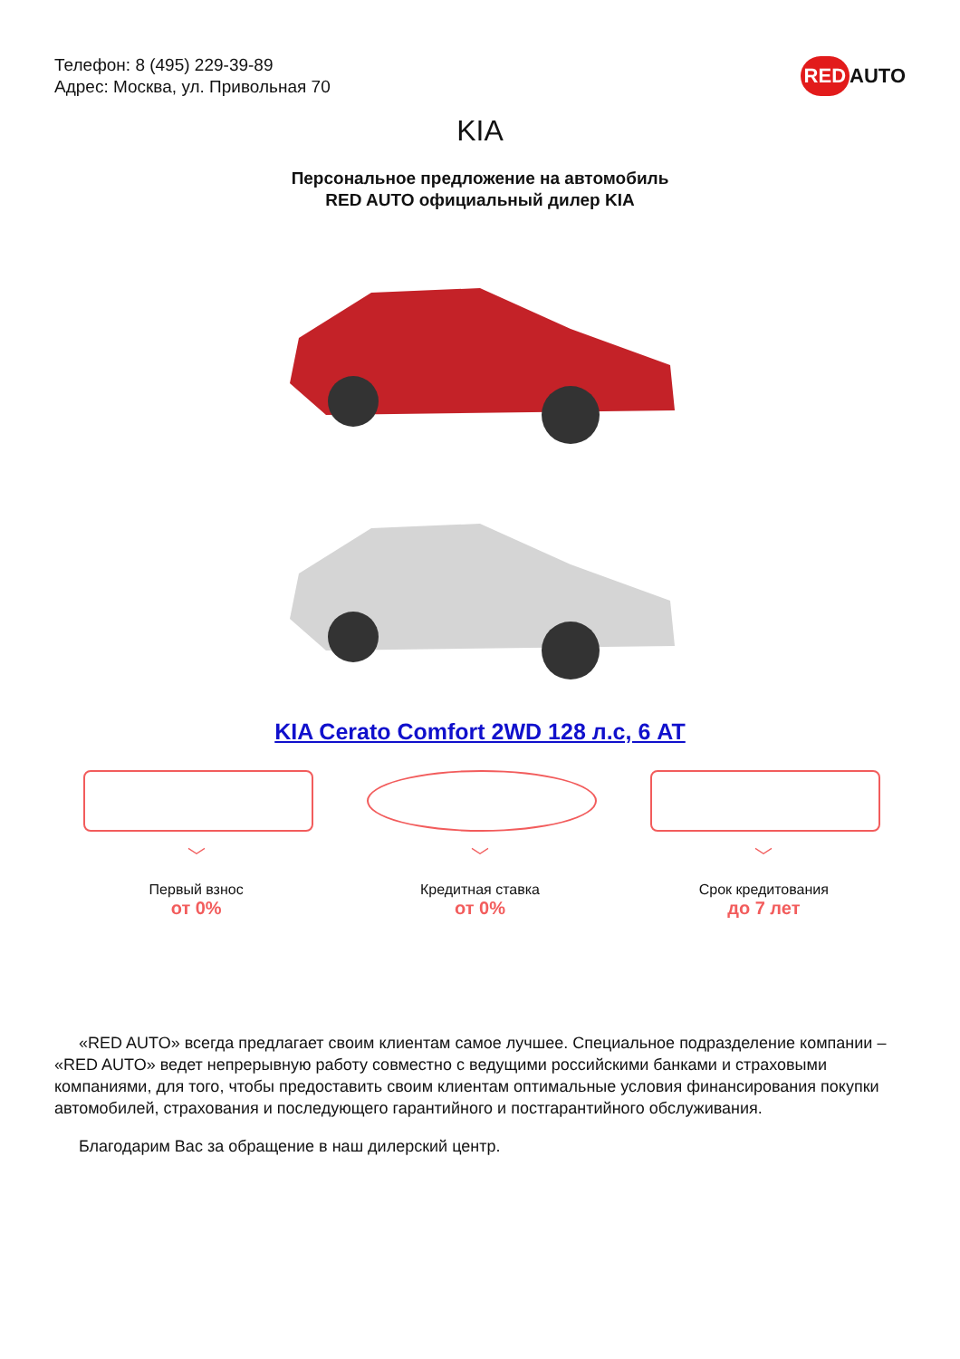Телефон: 8 (495) 229-39-89
Адрес: Москва, ул. Привольная 70
RED AUTO
KIA
Персональное предложение на автомобиль
RED AUTO официальный дилер KIA
KIA Cerato Comfort 2WD 128 л.с, 6 AT
﹀
Первый взнос
от 0%
﹀
Кредитная ставка
от 0%
﹀
Срок кредитования
до 7 лет
«RED AUTO» всегда предлагает своим клиентам самое лучшее. Специальное подразделение компании – «RED AUTO» ведет непрерывную работу совместно с ведущими российскими банками и страховыми компаниями, для того, чтобы предоставить своим клиентам оптимальные условия финансирования покупки автомобилей, страхования и последующего гарантийного и постгарантийного обслуживания.
Благодарим Вас за обращение в наш дилерский центр.